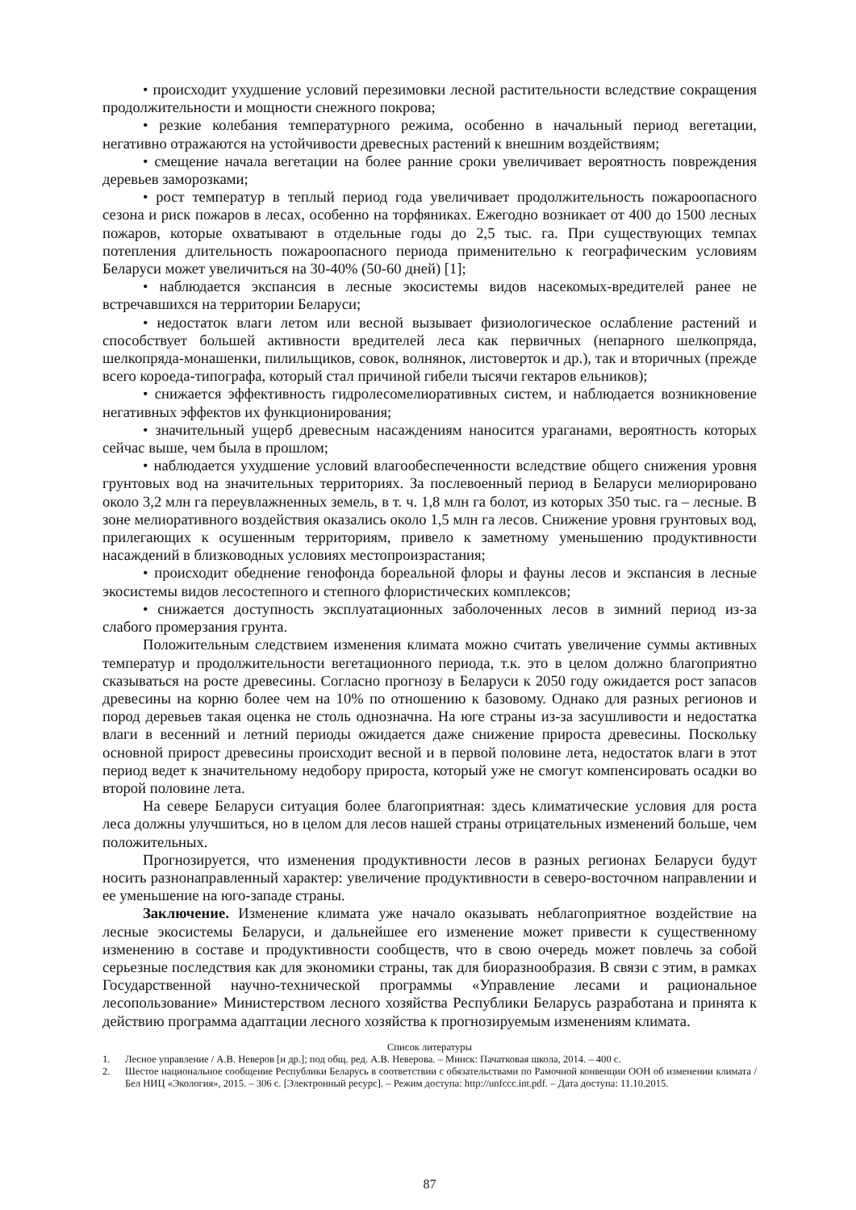• происходит ухудшение условий перезимовки лесной растительности вследствие сокращения продолжительности и мощности снежного покрова;
• резкие колебания температурного режима, особенно в начальный период вегетации, негативно отражаются на устойчивости древесных растений к внешним воздействиям;
• смещение начала вегетации на более ранние сроки увеличивает вероятность повреждения деревьев заморозками;
• рост температур в теплый период года увеличивает продолжительность пожароопасного сезона и риск пожаров в лесах, особенно на торфяниках. Ежегодно возникает от 400 до 1500 лесных пожаров, которые охватывают в отдельные годы до 2,5 тыс. га. При существующих темпах потепления длительность пожароопасного периода применительно к географическим условиям Беларуси может увеличиться на 30-40% (50-60 дней) [1];
• наблюдается экспансия в лесные экосистемы видов насекомых-вредителей ранее не встречавшихся на территории Беларуси;
• недостаток влаги летом или весной вызывает физиологическое ослабление растений и способствует большей активности вредителей леса как первичных (непарного шелкопряда, шелкопряда-монашенки, пилильщиков, совок, волнянок, листоверток и др.), так и вторичных (прежде всего короеда-типографа, который стал причиной гибели тысячи гектаров ельников);
• снижается эффективность гидролесомелиоративных систем, и наблюдается возникновение негативных эффектов их функционирования;
• значительный ущерб древесным насаждениям наносится ураганами, вероятность которых сейчас выше, чем была в прошлом;
• наблюдается ухудшение условий влагообеспеченности вследствие общего снижения уровня грунтовых вод на значительных территориях. За послевоенный период в Беларуси мелиорировано около 3,2 млн га переувлажненных земель, в т. ч. 1,8 млн га болот, из которых 350 тыс. га – лесные. В зоне мелиоративного воздействия оказались около 1,5 млн га лесов. Снижение уровня грунтовых вод, прилегающих к осушенным территориям, привело к заметному уменьшению продуктивности насаждений в близководных условиях местопроизрастания;
• происходит обеднение генофонда бореальной флоры и фауны лесов и экспансия в лесные экосистемы видов лесостепного и степного флористических комплексов;
• снижается доступность эксплуатационных заболоченных лесов в зимний период из-за слабого промерзания грунта.
Положительным следствием изменения климата можно считать увеличение суммы активных температур и продолжительности вегетационного периода, т.к. это в целом должно благоприятно сказываться на росте древесины. Согласно прогнозу в Беларуси к 2050 году ожидается рост запасов древесины на корню более чем на 10% по отношению к базовому. Однако для разных регионов и пород деревьев такая оценка не столь однозначна. На юге страны из-за засушливости и недостатка влаги в весенний и летний периоды ожидается даже снижение прироста древесины. Поскольку основной прирост древесины происходит весной и в первой половине лета, недостаток влаги в этот период ведет к значительному недобору прироста, который уже не смогут компенсировать осадки во второй половине лета.
На севере Беларуси ситуация более благоприятная: здесь климатические условия для роста леса должны улучшиться, но в целом для лесов нашей страны отрицательных изменений больше, чем положительных.
Прогнозируется, что изменения продуктивности лесов в разных регионах Беларуси будут носить разнонаправленный характер: увеличение продуктивности в северо-восточном направлении и ее уменьшение на юго-западе страны.
Заключение. Изменение климата уже начало оказывать неблагоприятное воздействие на лесные экосистемы Беларуси, и дальнейшее его изменение может привести к существенному изменению в составе и продуктивности сообществ, что в свою очередь может повлечь за собой серьезные последствия как для экономики страны, так для биоразнообразия. В связи с этим, в рамках Государственной научно-технической программы «Управление лесами и рациональное лесопользование» Министерством лесного хозяйства Республики Беларусь разработана и принята к действию программа адаптации лесного хозяйства к прогнозируемым изменениям климата.
Список литературы
1. Лесное управление / А.В. Неверов [и др.]; под общ. ред. А.В. Неверова. – Минск: Пачатковая школа, 2014. – 400 с.
2. Шестое национальное сообщение Республики Беларусь в соответствии с обязательствами по Рамочной конвенции ООН об изменении климата / Бел НИЦ «Экология», 2015. – 306 с. [Электронный ресурс]. – Режим доступа: http://unfccc.int.pdf. – Дата доступа: 11.10.2015.
87